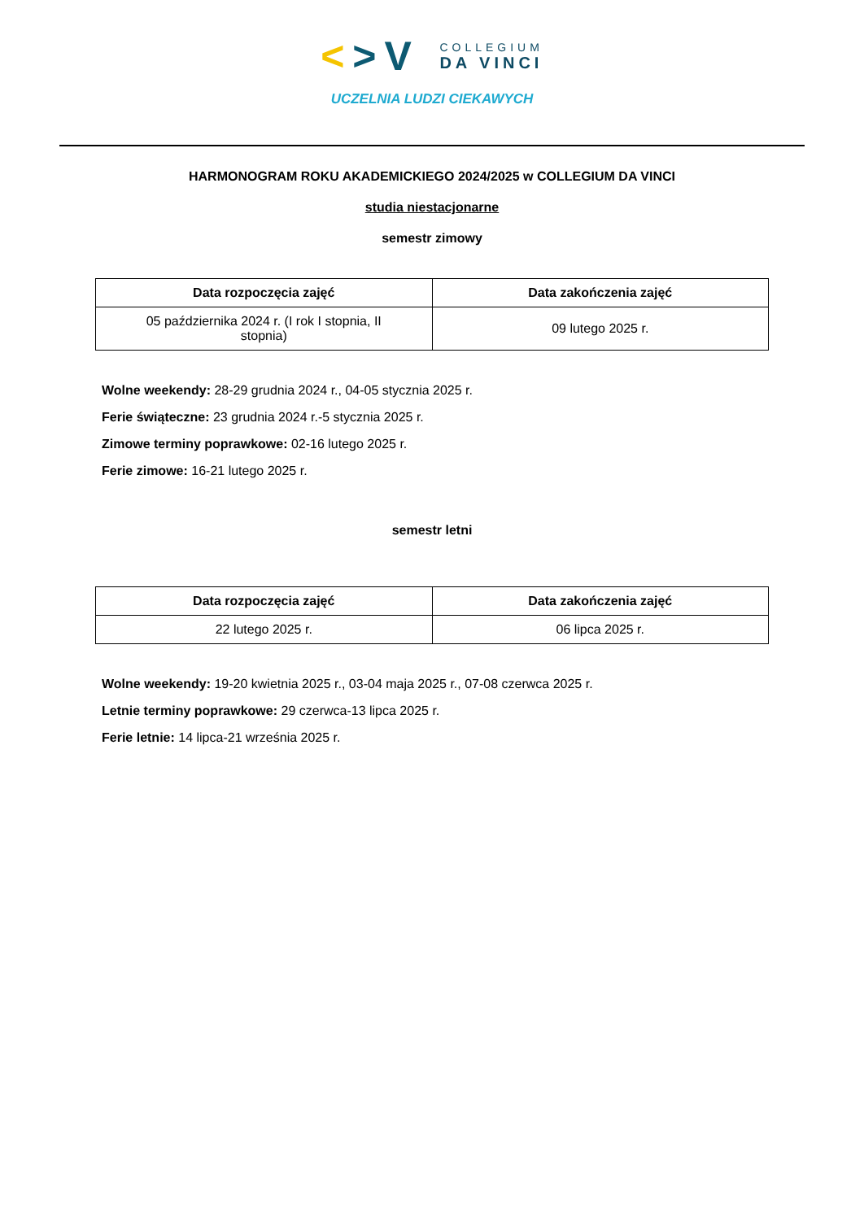<>V
COLLEGIUM
DA VINCI
UCZELNIA LUDZI CIEKAWYCH
HARMONOGRAM ROKU AKADEMICKIEGO 2024/2025 w COLLEGIUM DA VINCI
studia niestacjonarne
semestr zimowy
| Data rozpoczęcia zajęć | Data zakończenia zajęć |
| --- | --- |
| 05 października 2024 r. (I rok I stopnia, II stopnia) | 09 lutego 2025 r. |
Wolne weekendy: 28-29 grudnia 2024 r., 04-05 stycznia 2025 r.
Ferie świąteczne: 23 grudnia 2024 r.-5 stycznia 2025 r.
Zimowe terminy poprawkowe: 02-16 lutego 2025 r.
Ferie zimowe: 16-21 lutego 2025 r.
semestr letni
| Data rozpoczęcia zajęć | Data zakończenia zajęć |
| --- | --- |
| 22 lutego 2025 r. | 06 lipca 2025 r. |
Wolne weekendy: 19-20 kwietnia 2025 r., 03-04 maja 2025 r., 07-08 czerwca 2025 r.
Letnie terminy poprawkowe: 29 czerwca-13 lipca 2025 r.
Ferie letnie: 14 lipca-21 września 2025 r.